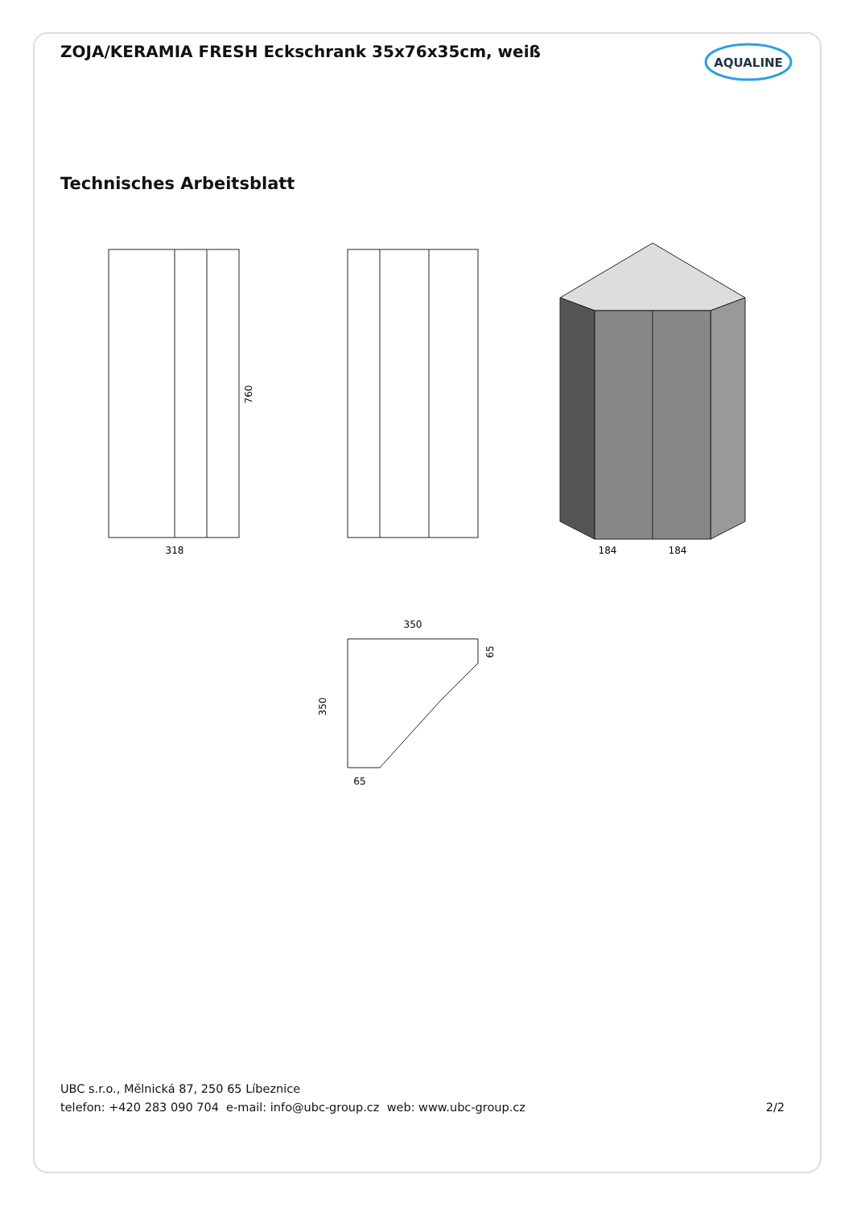ZOJA/KERAMIA FRESH Eckschrank 35x76x35cm, weiß
AQUALINE
Technisches Arbeitsblatt
318
184
184
760
350
350
65
65
UBC s.r.o., Mělnická 87, 250 65 Líbeznice
telefon: +420 283 090 704 e-mail: info@ubc-group.cz web: www.ubc-group.cz
2/2